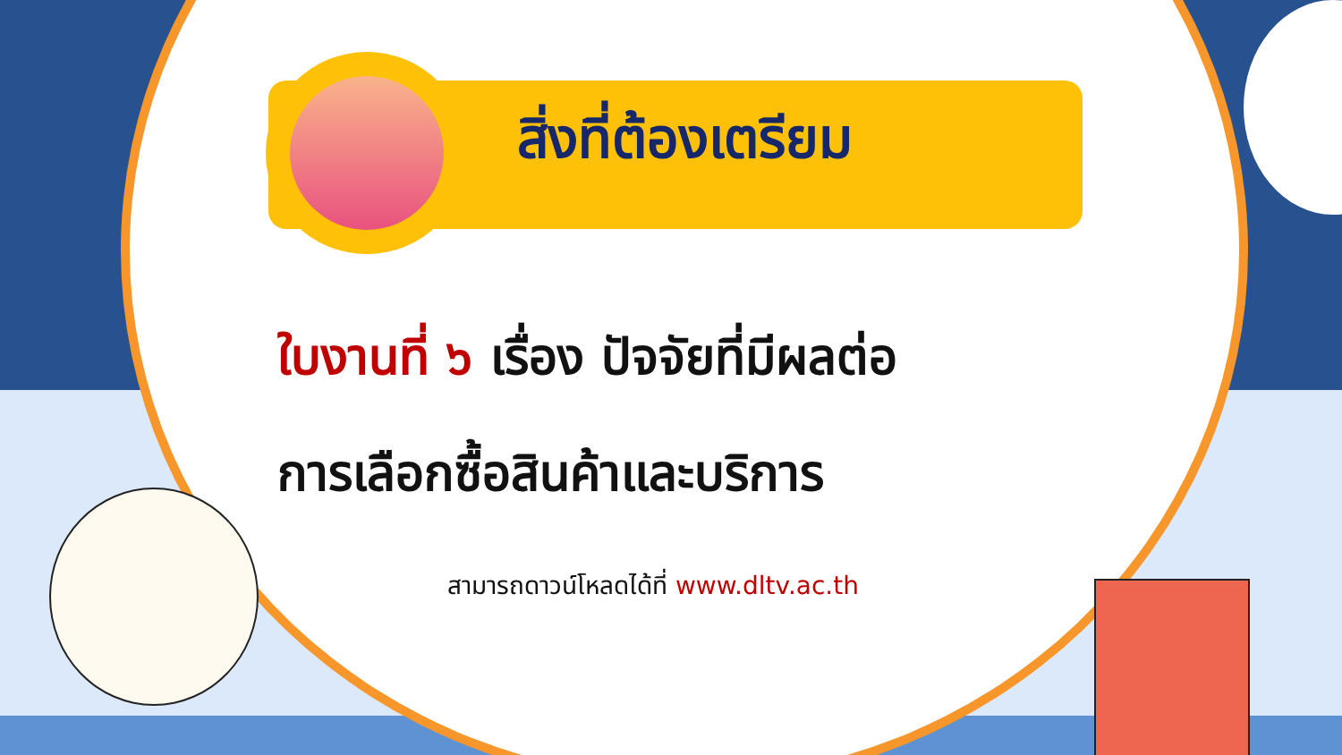สิ่งที่ต้องเตรียม
ใบงานที่ ๖ เรื่อง ปัจจัยที่มีผลต่อ
การเลือกซื้อสินค้าและบริการ
สามารถดาวน์โหลดได้ที่ www.dltv.ac.th